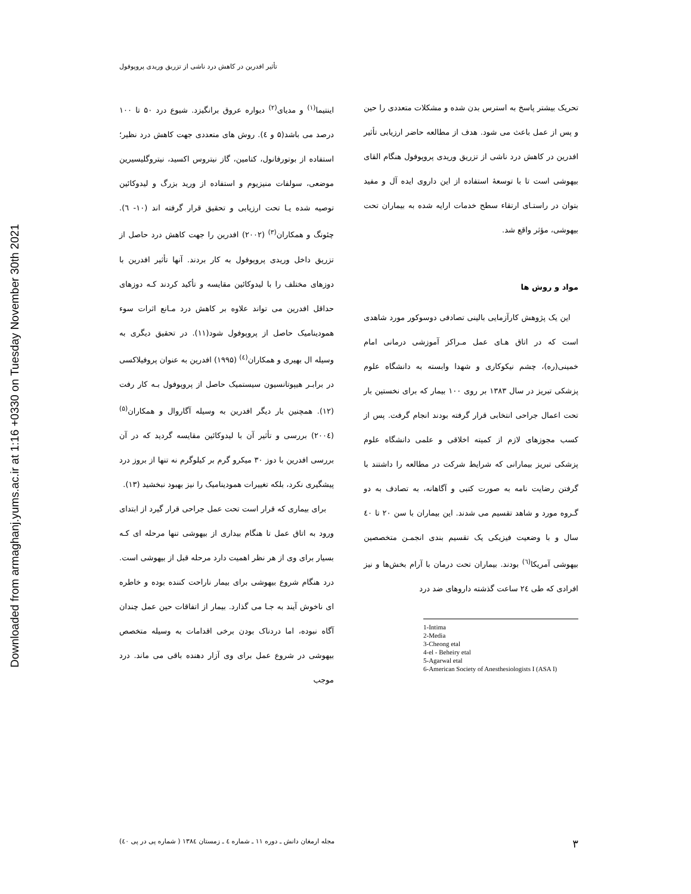Downloaded from armaghanj.yums.ac.ir at 1:16 +0330 on Tuesday November 30th 2021
تأثیر افدرین در کاهش درد ناشی از تزریق وریدی پروپوفول
اینتیما<sup>(۱)</sup> و مدیای<sup>(۲)</sup> دیواره عروق برانگیزد. شیوع درد ۵۰ تا ۱۰۰ درصد می باشد(۵ و ٤). روش های متعددی جهت کاهش درد نظیر؛ استفاده از بوتورفانول، کتامین، گاز نیتروس اکسید، نیتروگلیسیرین موضعی، سولفات منیزیوم و استفاده از ورید بزرگ و لیدوکائین توصیه شده یـا تحت ارزیابی و تحقیق قرار گرفته اند (۱۰- ٦). چئونگ و همکاران<sup>(۳)</sup> (۲۰۰۲) افدرین را جهت کاهش درد حاصل از تزریق داخل وریدی پروپوفول به کار بردند. آنها تأثیر افدرین با دوزهای مختلف را با لیدوکائین مقایسه و تأکید کردند کـه دوزهای حداقل افدرین می تواند علاوه بر کاهش درد مـانع اثرات سوء همودینامیک حاصل از پروپوفول شود(۱۱). در تحقیق دیگری به وسیله ال بهیری و همکاران<sup>(٤)</sup> (۱۹۹۵) افدرین به عنوان پروفیلاکسی در برابـر هیپوتانسیون سیستمیک حاصل از پروپوفول بـه کار رفت (۱۲). همچنین بار دیگر افدرین به وسیله آگاروال و همکاران<sup>(۵)</sup> (۲۰۰٤) بررسی و تأثیر آن با لیدوکائین مقایسه گردید که در آن بررسی افدرین با دوز ۳۰ میکرو گرم بر کیلوگرم نه تنها از بروز درد پیشگیری نکرد، بلکه تغییرات همودینامیک را نیز بهبود نبخشید (۱۳).
برای بیماری که قرار است تحت عمل جراحی قرار گیرد از ابتدای ورود به اتاق عمل تا هنگام بیداری از بیهوشی تنها مرحله ای کـه بسیار برای وی از هر نظر اهمیت دارد مرحله قبل از بیهوشی است. درد هنگام شروع بیهوشی برای بیمار ناراحت کننده بوده و خاطره ای ناخوش آیند به جـا می گذارد. بیمار از اتفاقات حین عمل چندان آگاه نبوده، اما دردناک بودن برخی اقدامات به وسیله متخصص بیهوشی در شروع عمل برای وی آزار دهنده باقی می ماند. درد موجب
تحریک بیشتر پاسخ به استرس بدن شده و مشکلات متعددی را حین و پس از عمل باعث می شود. هدف از مطالعه حاضر ارزیابی تأثیر افدرین در کاهش درد ناشی از تزریق وریدی پروپوفول هنگام القای بیهوشی است تا با توسعهٔ استفاده از این داروی ایده آل و مفید بتوان در راستـای ارتقاء سطح خدمات ارایه شده به بیماران تحت بیهوشی، مؤثر واقع شد.
مواد و روش ها
این یک پژوهش کارآزمایی بالینی تصادفی دوسوکور مورد شاهدی است که در اتاق هـای عمل مـراکز آموزشی درمانی امام خمینی(ره)، چشم نیکوکاری و شهدا وابسته به دانشگاه علوم پزشکی تبریز در سال ۱۳۸۳ بر روی ۱۰۰ بیمار که برای نخستین بار تحت اعمال جراحی انتخابی قرار گرفته بودند انجام گرفت. پس از کسب مجوزهای لازم از کمیته اخلاقی و علمی دانشگاه علوم پزشکی تبریز بیمارانی که شرایط شرکت در مطالعه را داشتند با گرفتن رضایت نامه به صورت کتبی و آگاهانه، به تصادف به دو گـروه مورد و شاهد تقسیم می شدند. این بیماران با سن ۲۰ تا ٤۰ سال و با وضعیت فیزیکی یک تقسیم بندی انجمـن متخصصین بیهوشی آمریکا<sup>(٦)</sup> بودند. بیماران تحت درمان با آرام بخش‌ها و نیز افرادی که طی ۲٤ ساعت گذشته داروهای ضد درد
1-Intima
2-Media
3-Cheong etal
4-el - Beheiry etal
5-Agarwal etal
6-American Society of Anesthesiologists I (ASA I)
مجله ارمغان دانش ـ دوره ۱۱ ـ شماره ٤ ـ زمستان ۱۳۸٤ ( شماره پی در پی ٤۰) ۳